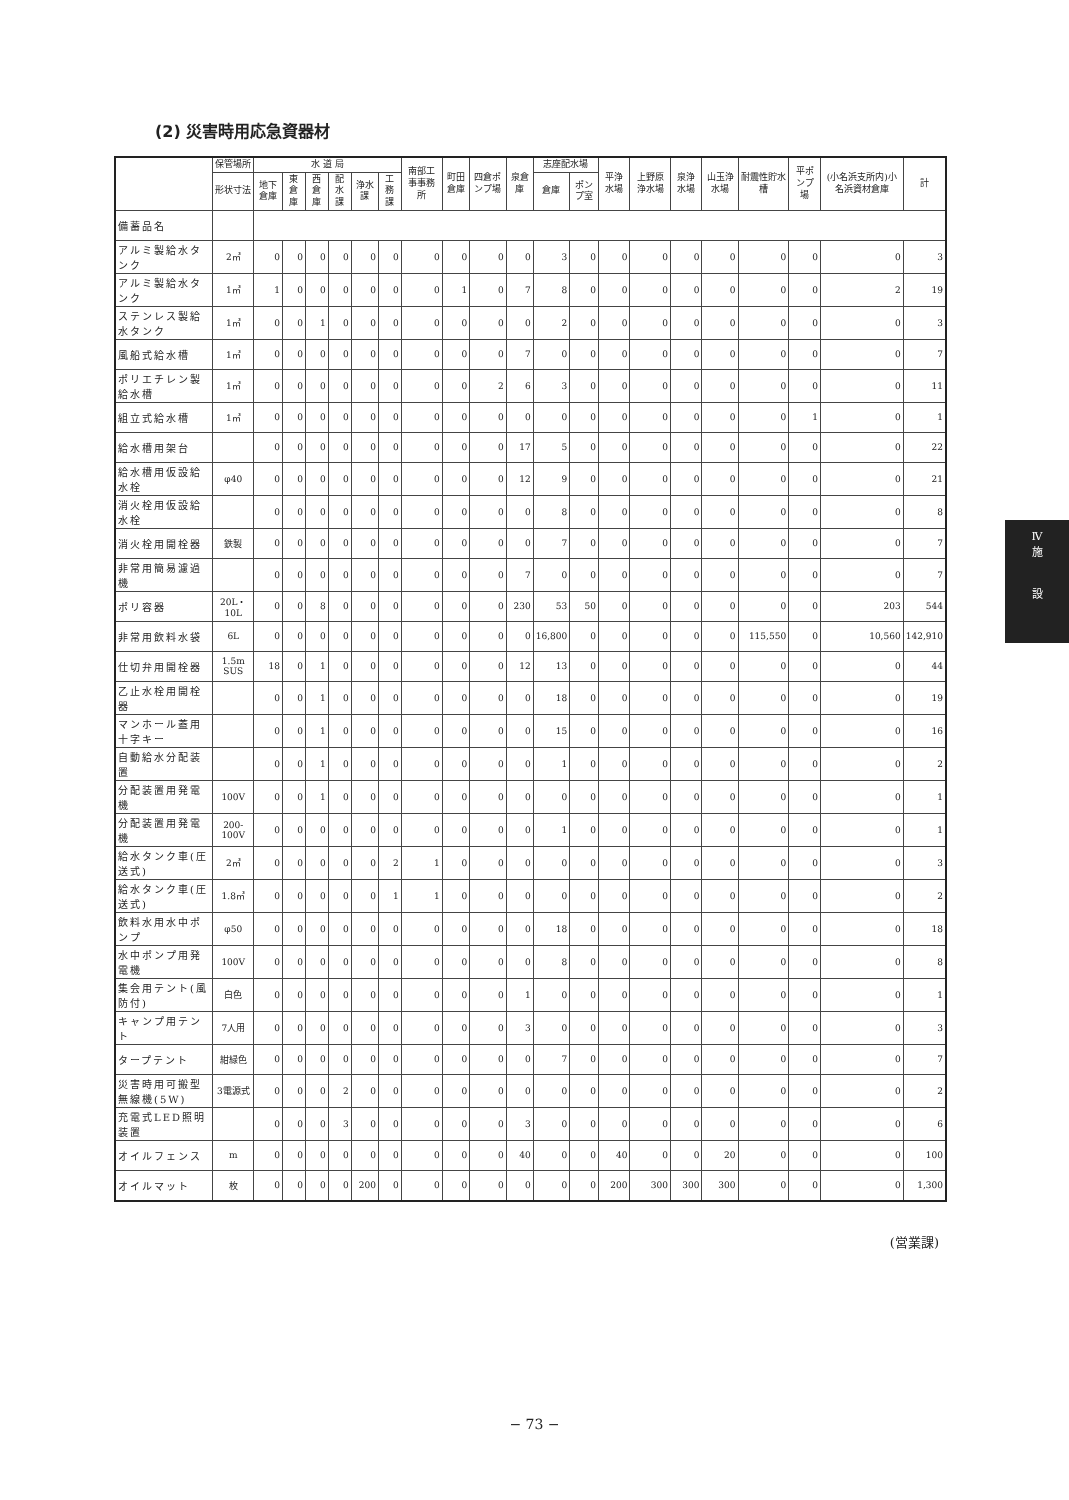(2) 災害時用応急資器材
| | 保管場所 | 水 道 局 | | | | | | 南部工事事務所 | 町田倉庫 | 四倉ポンプ場 | 泉倉庫 | 志座配水場 | | 平浄水場 | 上野原浄水場 | 泉浄水場 | 山玉浄水場 | 耐震性貯水槽 | 平ポンプ場 | (小名浜支所内)小名浜資材倉庫 | 計 |
| --- | --- | --- | --- | --- | --- | --- | --- | --- | --- | --- | --- | --- | --- | --- | --- | --- | --- | --- | --- | --- | --- |
| | 形状寸法 | 地下倉庫 | 東倉庫 | 西倉庫 | 配水課 | 浄水課 | 工務課 | | | | | 倉庫 | ポンプ室 | | | | | | | | |
| 備蓄品名 | | | | | | | | | | | | | | | | | | | | | |
| アルミ製給水タンク | 2㎥ | 0 | 0 | 0 | 0 | 0 | 0 | 0 | 0 | 0 | 0 | 3 | 0 | 0 | 0 | 0 | 0 | 0 | 0 | 0 | 3 |
| アルミ製給水タンク | 1㎥ | 1 | 0 | 0 | 0 | 0 | 0 | 0 | 1 | 0 | 7 | 8 | 0 | 0 | 0 | 0 | 0 | 0 | 0 | 2 | 19 |
| ステンレス製給水タンク | 1㎥ | 0 | 0 | 1 | 0 | 0 | 0 | 0 | 0 | 0 | 0 | 2 | 0 | 0 | 0 | 0 | 0 | 0 | 0 | 0 | 3 |
| 風船式給水槽 | 1㎥ | 0 | 0 | 0 | 0 | 0 | 0 | 0 | 0 | 0 | 7 | 0 | 0 | 0 | 0 | 0 | 0 | 0 | 0 | 0 | 7 |
| ポリエチレン製給水槽 | 1㎥ | 0 | 0 | 0 | 0 | 0 | 0 | 0 | 0 | 2 | 6 | 3 | 0 | 0 | 0 | 0 | 0 | 0 | 0 | 0 | 11 |
| 組立式給水槽 | 1㎥ | 0 | 0 | 0 | 0 | 0 | 0 | 0 | 0 | 0 | 0 | 0 | 0 | 0 | 0 | 0 | 0 | 0 | 1 | 0 | 1 |
| 給水槽用架台 | | 0 | 0 | 0 | 0 | 0 | 0 | 0 | 0 | 0 | 17 | 5 | 0 | 0 | 0 | 0 | 0 | 0 | 0 | 0 | 22 |
| 給水槽用仮設給水栓 | φ40 | 0 | 0 | 0 | 0 | 0 | 0 | 0 | 0 | 0 | 12 | 9 | 0 | 0 | 0 | 0 | 0 | 0 | 0 | 0 | 21 |
| 消火栓用仮設給水栓 | | 0 | 0 | 0 | 0 | 0 | 0 | 0 | 0 | 0 | 0 | 8 | 0 | 0 | 0 | 0 | 0 | 0 | 0 | 0 | 8 |
| 消火栓用開栓器 | 鉄製 | 0 | 0 | 0 | 0 | 0 | 0 | 0 | 0 | 0 | 0 | 7 | 0 | 0 | 0 | 0 | 0 | 0 | 0 | 0 | 7 |
| 非常用簡易濾過機 | | 0 | 0 | 0 | 0 | 0 | 0 | 0 | 0 | 0 | 7 | 0 | 0 | 0 | 0 | 0 | 0 | 0 | 0 | 0 | 7 |
| ポリ容器 | 20L・10L | 0 | 0 | 8 | 0 | 0 | 0 | 0 | 0 | 0 | 230 | 53 | 50 | 0 | 0 | 0 | 0 | 0 | 0 | 203 | 544 |
| 非常用飲料水袋 | 6L | 0 | 0 | 0 | 0 | 0 | 0 | 0 | 0 | 0 | 0 | 16,800 | 0 | 0 | 0 | 0 | 0 | 115,550 | 0 | 10,560 | 142,910 |
| 仕切弁用開栓器 | 1.5m SUS | 18 | 0 | 1 | 0 | 0 | 0 | 0 | 0 | 0 | 12 | 13 | 0 | 0 | 0 | 0 | 0 | 0 | 0 | 0 | 44 |
| 乙止水栓用開栓器 | | 0 | 0 | 1 | 0 | 0 | 0 | 0 | 0 | 0 | 0 | 18 | 0 | 0 | 0 | 0 | 0 | 0 | 0 | 0 | 19 |
| マンホール蓋用十字キー | | 0 | 0 | 1 | 0 | 0 | 0 | 0 | 0 | 0 | 0 | 15 | 0 | 0 | 0 | 0 | 0 | 0 | 0 | 0 | 16 |
| 自動給水分配装置 | | 0 | 0 | 1 | 0 | 0 | 0 | 0 | 0 | 0 | 0 | 1 | 0 | 0 | 0 | 0 | 0 | 0 | 0 | 0 | 2 |
| 分配装置用発電機 | 100V | 0 | 0 | 1 | 0 | 0 | 0 | 0 | 0 | 0 | 0 | 0 | 0 | 0 | 0 | 0 | 0 | 0 | 0 | 0 | 1 |
| 分配装置用発電機 | 200-100V | 0 | 0 | 0 | 0 | 0 | 0 | 0 | 0 | 0 | 0 | 1 | 0 | 0 | 0 | 0 | 0 | 0 | 0 | 0 | 1 |
| 給水タンク車(圧送式) | 2㎥ | 0 | 0 | 0 | 0 | 0 | 2 | 1 | 0 | 0 | 0 | 0 | 0 | 0 | 0 | 0 | 0 | 0 | 0 | 0 | 3 |
| 給水タンク車(圧送式) | 1.8㎥ | 0 | 0 | 0 | 0 | 0 | 1 | 1 | 0 | 0 | 0 | 0 | 0 | 0 | 0 | 0 | 0 | 0 | 0 | 0 | 2 |
| 飲料水用水中ポンプ | φ50 | 0 | 0 | 0 | 0 | 0 | 0 | 0 | 0 | 0 | 0 | 18 | 0 | 0 | 0 | 0 | 0 | 0 | 0 | 0 | 18 |
| 水中ポンプ用発電機 | 100V | 0 | 0 | 0 | 0 | 0 | 0 | 0 | 0 | 0 | 0 | 8 | 0 | 0 | 0 | 0 | 0 | 0 | 0 | 0 | 8 |
| 集会用テント(風防付) | 白色 | 0 | 0 | 0 | 0 | 0 | 0 | 0 | 0 | 0 | 1 | 0 | 0 | 0 | 0 | 0 | 0 | 0 | 0 | 0 | 1 |
| キャンプ用テント | 7人用 | 0 | 0 | 0 | 0 | 0 | 0 | 0 | 0 | 0 | 3 | 0 | 0 | 0 | 0 | 0 | 0 | 0 | 0 | 0 | 3 |
| タープテント | 紺緑色 | 0 | 0 | 0 | 0 | 0 | 0 | 0 | 0 | 0 | 0 | 7 | 0 | 0 | 0 | 0 | 0 | 0 | 0 | 0 | 7 |
| 災害時用可搬型無線機(5W) | 3電源式 | 0 | 0 | 0 | 2 | 0 | 0 | 0 | 0 | 0 | 0 | 0 | 0 | 0 | 0 | 0 | 0 | 0 | 0 | 0 | 2 |
| 充電式LED照明装置 | | 0 | 0 | 0 | 3 | 0 | 0 | 0 | 0 | 0 | 3 | 0 | 0 | 0 | 0 | 0 | 0 | 0 | 0 | 0 | 6 |
| オイルフェンス | m | 0 | 0 | 0 | 0 | 0 | 0 | 0 | 0 | 0 | 40 | 0 | 0 | 40 | 0 | 0 | 20 | 0 | 0 | 0 | 100 |
| オイルマット | 枚 | 0 | 0 | 0 | 0 | 200 | 0 | 0 | 0 | 0 | 0 | 0 | 0 | 200 | 300 | 300 | 300 | 0 | 0 | 0 | 1,300 |
(営業課)
Ⅳ
施
設
− 73 −